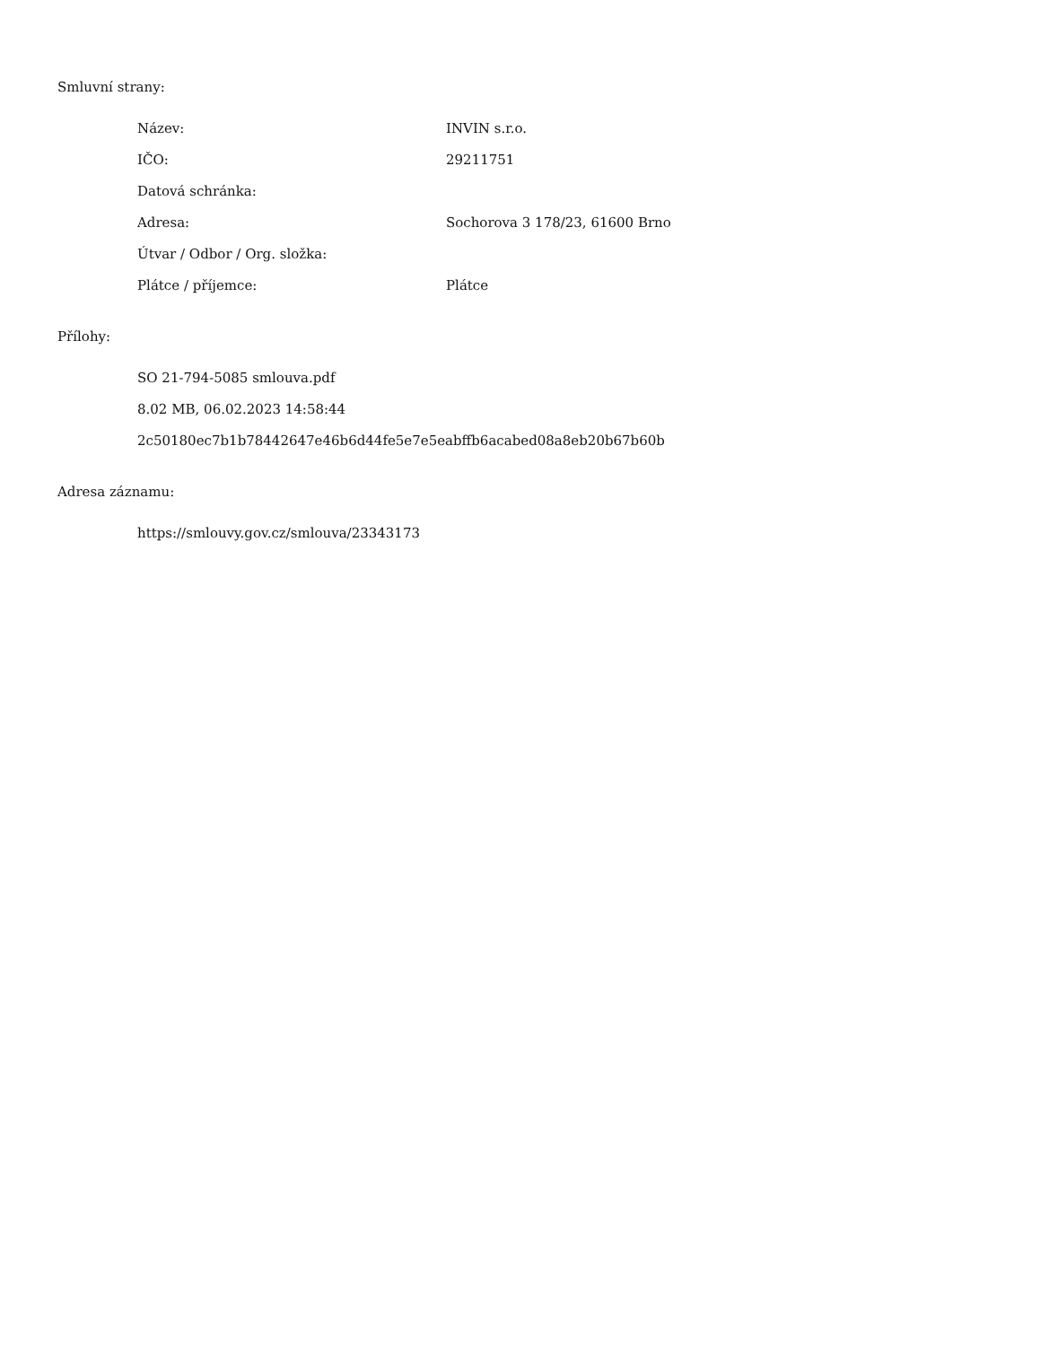Smluvní strany:
| Název: | INVIN s.r.o. |
| IČO: | 29211751 |
| Datová schránka: | |
| Adresa: | Sochorova 3 178/23, 61600 Brno |
| Útvar / Odbor / Org. složka: | |
| Plátce / příjemce: | Plátce |
Přílohy:
SO 21-794-5085 smlouva.pdf
8.02 MB, 06.02.2023 14:58:44
2c50180ec7b1b78442647e46b6d44fe5e7e5eabffb6acabed08a8eb20b67b60b
Adresa záznamu:
https://smlouvy.gov.cz/smlouva/23343173